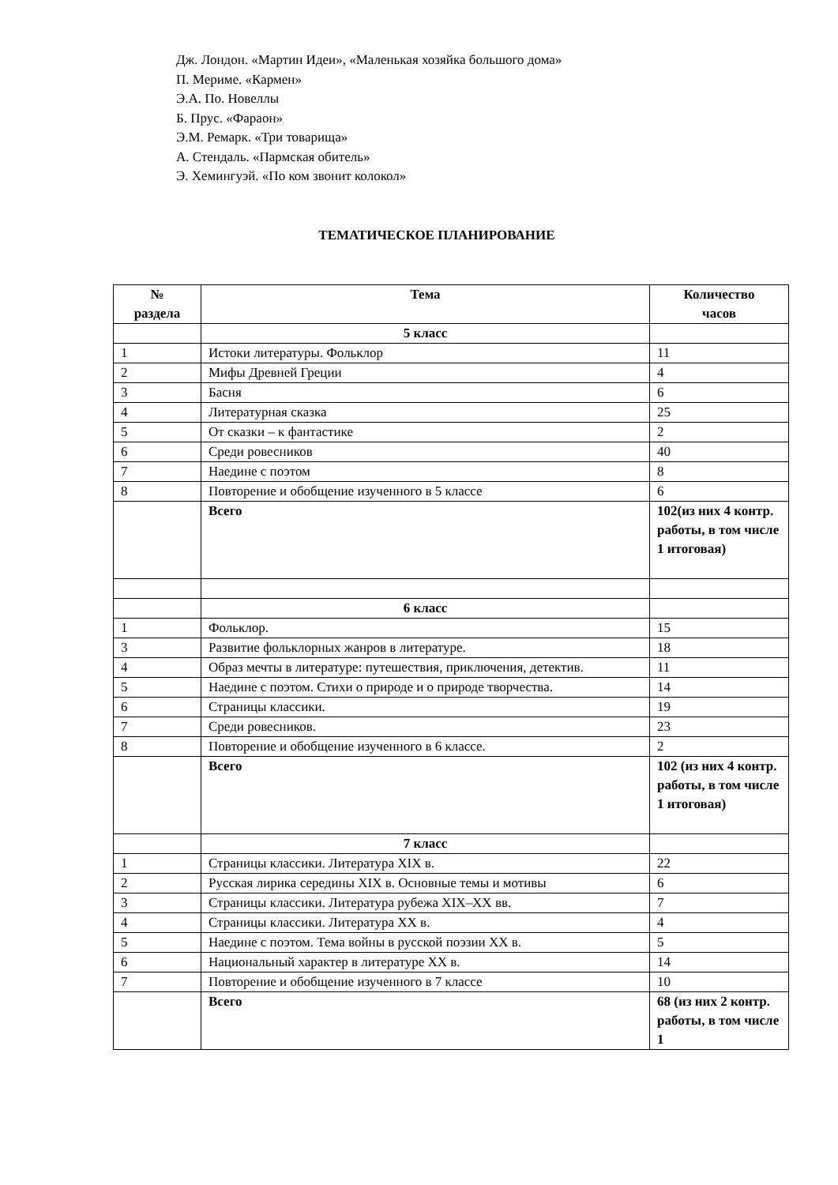Дж. Лондон. «Мартин Идеи», «Маленькая хозяйка большого дома»
П. Мериме. «Кармен»
Э.А. По. Новеллы
Б. Прус. «Фараон»
Э.М. Ремарк. «Три товарища»
А. Стендаль. «Пармская обитель»
Э. Хемингуэй. «По ком звонит колокол»
ТЕМАТИЧЕСКОЕ ПЛАНИРОВАНИЕ
| № раздела | Тема | Количество часов |
| --- | --- | --- |
| | 5 класс | |
| 1 | Истоки литературы. Фольклор | 11 |
| 2 | Мифы Древней Греции | 4 |
| 3 | Басня | 6 |
| 4 | Литературная сказка | 25 |
| 5 | От сказки – к фантастике | 2 |
| 6 | Среди ровесников | 40 |
| 7 | Наедине с поэтом | 8 |
| 8 | Повторение и обобщение изученного в 5 классе | 6 |
| | Всего | 102(из них 4 контр. работы, в том числе 1 итоговая) |
| | 6 класс | |
| 1 | Фольклор. | 15 |
| 3 | Развитие фольклорных жанров в литературе. | 18 |
| 4 | Образ мечты в литературе: путешествия, приключения, детектив. | 11 |
| 5 | Наедине с поэтом. Стихи о природе и о природе творчества. | 14 |
| 6 | Страницы классики. | 19 |
| 7 | Среди ровесников. | 23 |
| 8 | Повторение и обобщение изученного в 6 классе. | 2 |
| | Всего | 102 (из них 4 контр. работы, в том числе 1 итоговая) |
| | 7 класс | |
| 1 | Страницы классики. Литература XIX в. | 22 |
| 2 | Русская лирика середины XIX в. Основные темы и мотивы | 6 |
| 3 | Страницы классики. Литература рубежа XIX–XX вв. | 7 |
| 4 | Страницы классики. Литература XX в. | 4 |
| 5 | Наедине с поэтом. Тема войны в русской поэзии XX в. | 5 |
| 6 | Национальный характер в литературе XX в. | 14 |
| 7 | Повторение и обобщение изученного в 7 классе | 10 |
| | Всего | 68 (из них 2 контр. работы, в том числе 1 |